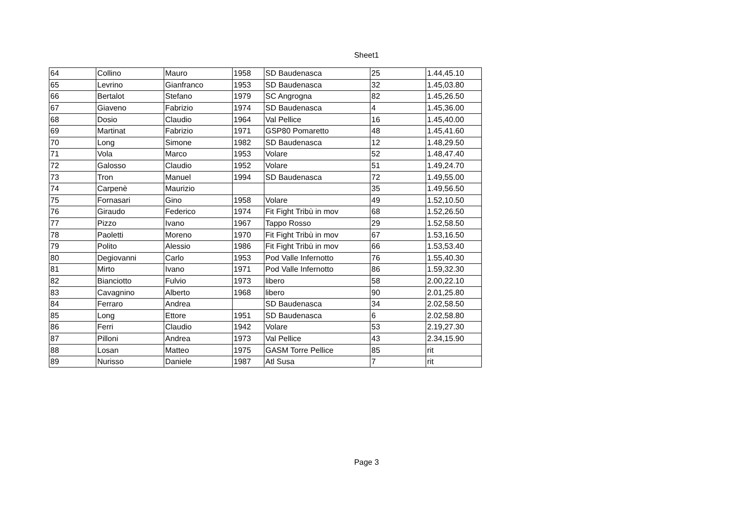Sheet1
| 64 | Collino | Mauro | 1958 | SD Baudenasca | 25 | 1.44,45.10 |
| 65 | Levrino | Gianfranco | 1953 | SD Baudenasca | 32 | 1.45,03.80 |
| 66 | Bertalot | Stefano | 1979 | SC Angrogna | 82 | 1.45,26.50 |
| 67 | Giaveno | Fabrizio | 1974 | SD Baudenasca | 4 | 1.45,36.00 |
| 68 | Dosio | Claudio | 1964 | Val Pellice | 16 | 1.45,40.00 |
| 69 | Martinat | Fabrizio | 1971 | GSP80 Pomaretto | 48 | 1.45,41.60 |
| 70 | Long | Simone | 1982 | SD Baudenasca | 12 | 1.48,29.50 |
| 71 | Vola | Marco | 1953 | Volare | 52 | 1.48,47.40 |
| 72 | Galosso | Claudio | 1952 | Volare | 51 | 1.49,24.70 |
| 73 | Tron | Manuel | 1994 | SD Baudenasca | 72 | 1.49,55.00 |
| 74 | Carpenè | Maurizio | | | 35 | 1.49,56.50 |
| 75 | Fornasari | Gino | 1958 | Volare | 49 | 1.52,10.50 |
| 76 | Giraudo | Federico | 1974 | Fit Fight Tribù in mov | 68 | 1.52,26.50 |
| 77 | Pizzo | Ivano | 1967 | Tappo Rosso | 29 | 1.52,58.50 |
| 78 | Paoletti | Moreno | 1970 | Fit Fight Tribù in mov | 67 | 1.53,16.50 |
| 79 | Polito | Alessio | 1986 | Fit Fight Tribù in mov | 66 | 1.53,53.40 |
| 80 | Degiovanni | Carlo | 1953 | Pod Valle Infernotto | 76 | 1.55,40.30 |
| 81 | Mirto | Ivano | 1971 | Pod Valle Infernotto | 86 | 1.59,32.30 |
| 82 | Bianciotto | Fulvio | 1973 | libero | 58 | 2.00,22.10 |
| 83 | Cavagnino | Alberto | 1968 | libero | 90 | 2.01,25.80 |
| 84 | Ferraro | Andrea | | SD Baudenasca | 34 | 2.02,58.50 |
| 85 | Long | Ettore | 1951 | SD Baudenasca | 6 | 2.02,58.80 |
| 86 | Ferri | Claudio | 1942 | Volare | 53 | 2.19,27.30 |
| 87 | Pilloni | Andrea | 1973 | Val Pellice | 43 | 2.34,15.90 |
| 88 | Losan | Matteo | 1975 | GASM Torre Pellice | 85 | rit |
| 89 | Nurisso | Daniele | 1987 | Atl Susa | 7 | rit |
Page 3